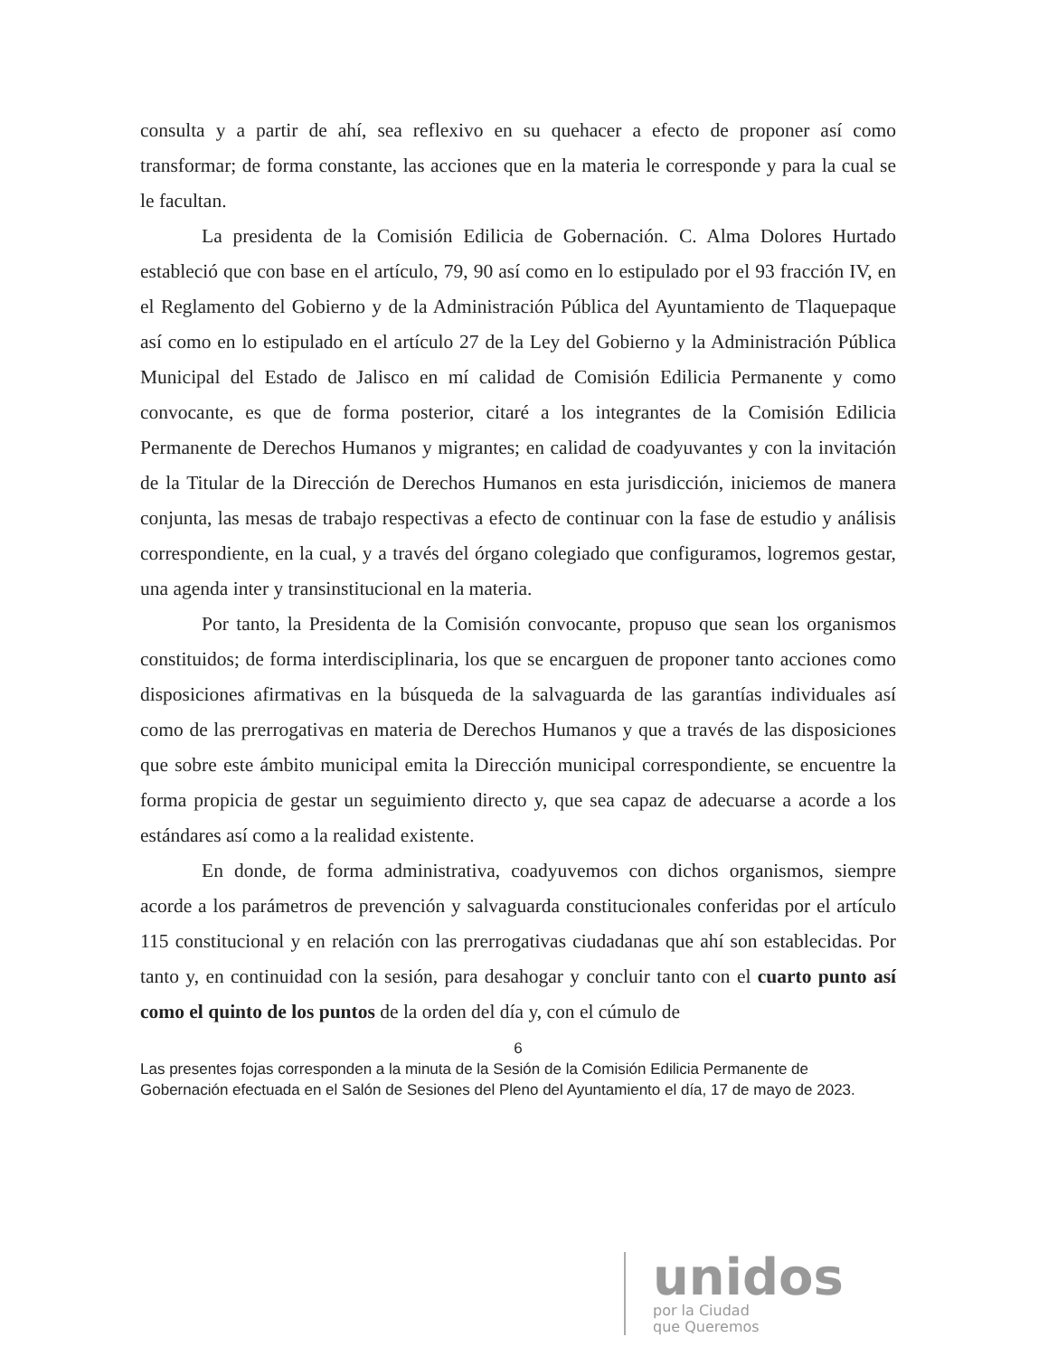consulta y a partir de ahí, sea reflexivo en su quehacer a efecto de proponer así como transformar; de forma constante, las acciones que en la materia le corresponde y para la cual se le facultan.
La presidenta de la Comisión Edilicia de Gobernación. C. Alma Dolores Hurtado estableció que con base en el artículo, 79, 90 así como en lo estipulado por el 93 fracción IV, en el Reglamento del Gobierno y de la Administración Pública del Ayuntamiento de Tlaquepaque así como en lo estipulado en el artículo 27 de la Ley del Gobierno y la Administración Pública Municipal del Estado de Jalisco en mí calidad de Comisión Edilicia Permanente y como convocante, es que de forma posterior, citaré a los integrantes de la Comisión Edilicia Permanente de Derechos Humanos y migrantes; en calidad de coadyuvantes y con la invitación de la Titular de la Dirección de Derechos Humanos en esta jurisdicción, iniciemos de manera conjunta, las mesas de trabajo respectivas a efecto de continuar con la fase de estudio y análisis correspondiente, en la cual, y a través del órgano colegiado que configuramos, logremos gestar, una agenda inter y transinstitucional en la materia.
Por tanto, la Presidenta de la Comisión convocante, propuso que sean los organismos constituidos; de forma interdisciplinaria, los que se encarguen de proponer tanto acciones como disposiciones afirmativas en la búsqueda de la salvaguarda de las garantías individuales así como de las prerrogativas en materia de Derechos Humanos y que a través de las disposiciones que sobre este ámbito municipal emita la Dirección municipal correspondiente, se encuentre la forma propicia de gestar un seguimiento directo y, que sea capaz de adecuarse a acorde a los estándares así como a la realidad existente.
En donde, de forma administrativa, coadyuvemos con dichos organismos, siempre acorde a los parámetros de prevención y salvaguarda constitucionales conferidas por el artículo 115 constitucional y en relación con las prerrogativas ciudadanas que ahí son establecidas. Por tanto y, en continuidad con la sesión, para desahogar y concluir tanto con el cuarto punto así como el quinto de los puntos de la orden del día y, con el cúmulo de
6
Las presentes fojas corresponden a la minuta de la Sesión de la Comisión Edilicia Permanente de Gobernación efectuada en el Salón de Sesiones del Pleno del Ayuntamiento el día, 17 de mayo de 2023.
unidos
por la Ciudad
que Queremos